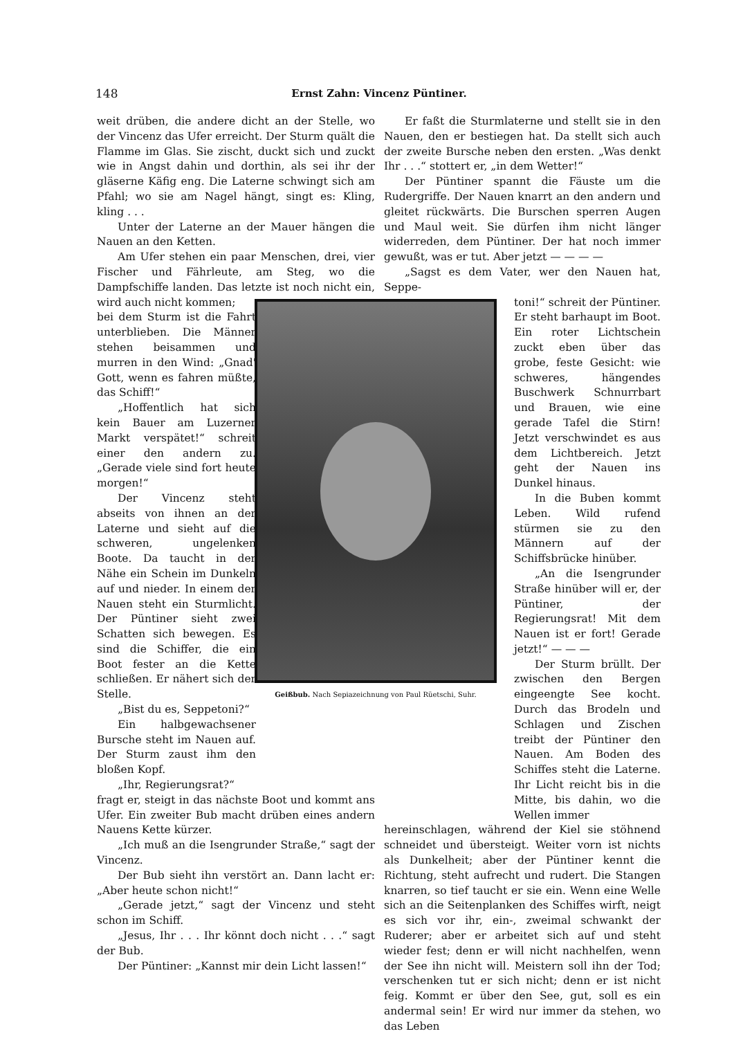148 Ernst Zahn: Vincenz Püntiner.
weit drüben, die andere dicht an der Stelle, wo der Vincenz das Ufer erreicht. Der Sturm quält die Flamme im Glas. Sie zischt, duckt sich und zuckt wie in Angst dahin und dorthin, als sei ihr der gläserne Käfig eng. Die Laterne schwingt sich am Pfahl; wo sie am Nagel hängt, singt es: Kling, kling . . .
Unter der Laterne an der Mauer hängen die Nauen an den Ketten.
Am Ufer stehen ein paar Menschen, drei, vier Fischer und Fährleute, am Steg, wo die Dampfschiffe landen. Das letzte ist noch nicht ein, wird auch nicht kommen;
bei dem Sturm ist die Fahrt unterblieben. Die Männer stehen beisammen und murren in den Wind: „Gnad' Gott, wenn es fahren müßte, das Schiff!“
„Hoffentlich hat sich kein Bauer am Luzerner Markt verspätet!“ schreit einer den andern zu. „Gerade viele sind fort heute morgen!“
Der Vincenz steht abseits von ihnen an der Laterne und sieht auf die schweren, ungelenken Boote. Da taucht in der Nähe ein Schein im Dunkeln auf und nieder. In einem der Nauen steht ein Sturmlicht. Der Püntiner sieht zwei Schatten sich bewegen. Es sind die Schiffer, die ein Boot fester an die Kette schließen. Er nähert sich der Stelle.
„Bist du es, Seppetoni?“
Ein halbgewachsener Bursche steht im Nauen auf. Der Sturm zaust ihm den bloßen Kopf.
„Ihr, Regierungsrat?“
fragt er, steigt in das nächste Boot und kommt ans Ufer. Ein zweiter Bub macht drüben eines andern Nauens Kette kürzer.
„Ich muß an die Isengrunder Straße,“ sagt der Vincenz.
Der Bub sieht ihn verstört an. Dann lacht er: „Aber heute schon nicht!“
„Gerade jetzt,“ sagt der Vincenz und steht schon im Schiff.
„Jesus, Ihr . . . Ihr könnt doch nicht . . .“ sagt der Bub.
Der Püntiner: „Kannst mir dein Licht lassen!“
Er faßt die Sturmlaterne und stellt sie in den Nauen, den er bestiegen hat. Da stellt sich auch der zweite Bursche neben den ersten. „Was denkt Ihr . . .“ stottert er, „in dem Wetter!“
Der Püntiner spannt die Fäuste um die Rudergriffe. Der Nauen knarrt an den andern und gleitet rückwärts. Die Burschen sperren Augen und Maul weit. Sie dürfen ihm nicht länger widerreden, dem Püntiner. Der hat noch immer gewußt, was er tut. Aber jetzt — — — —
„Sagst es dem Vater, wer den Nauen hat, Seppe-
toni!“ schreit der Püntiner. Er steht barhaupt im Boot. Ein roter Lichtschein zuckt eben über das grobe, feste Gesicht: wie schweres, hängendes Buschwerk Schnurrbart und Brauen, wie eine gerade Tafel die Stirn! Jetzt verschwindet es aus dem Lichtbereich. Jetzt geht der Nauen ins Dunkel hinaus.
In die Buben kommt Leben. Wild rufend stürmen sie zu den Männern auf der Schiffsbrücke hinüber.
„An die Isengrunder Straße hinüber will er, der Püntiner, der Regierungsrat! Mit dem Nauen ist er fort! Gerade jetzt!“ — — —
Der Sturm brüllt. Der zwischen den Bergen eingeengte See kocht. Durch das Brodeln und Schlagen und Zischen treibt der Püntiner den Nauen. Am Boden des Schiffes steht die Laterne. Ihr Licht reicht bis in die Mitte, bis dahin, wo die Wellen immer
hereinschlagen, während der Kiel sie stöhnend schneidet und übersteigt. Weiter vorn ist nichts als Dunkelheit; aber der Püntiner kennt die Richtung, steht aufrecht und rudert. Die Stangen knarren, so tief taucht er sie ein. Wenn eine Welle sich an die Seitenplanken des Schiffes wirft, neigt es sich vor ihr, ein-, zweimal schwankt der Ruderer; aber er arbeitet sich auf und steht wieder fest; denn er will nicht nachhelfen, wenn der See ihn nicht will. Meistern soll ihn der Tod; verschenken tut er sich nicht; denn er ist nicht feig. Kommt er über den See, gut, soll es ein andermal sein! Er wird nur immer da stehen, wo das Leben
Geißbub. Nach Sepiazeichnung von Paul Rüetschi, Suhr.